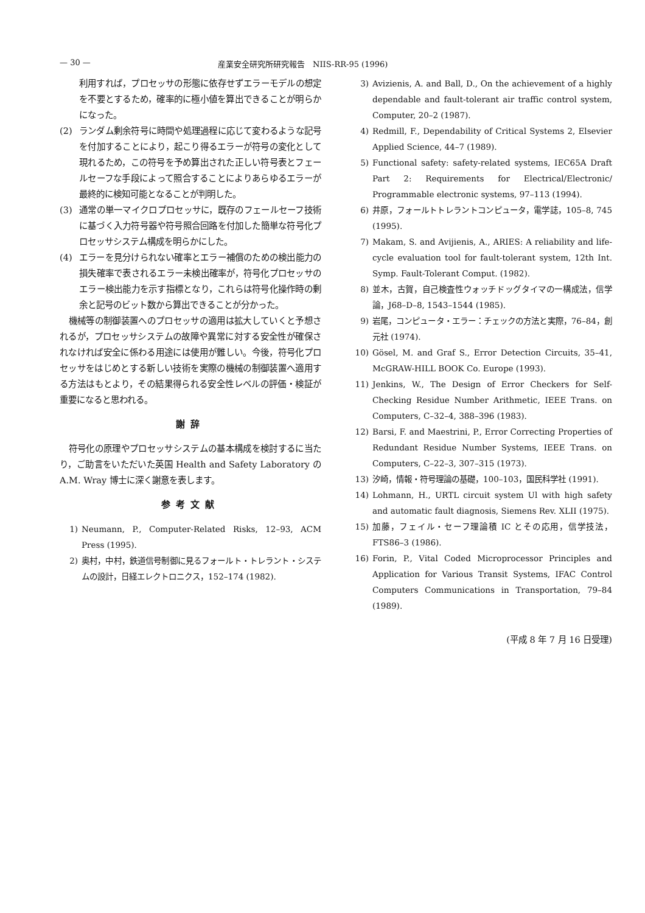— 30 — 産業安全研究所研究報告　NIIS-RR-95 (1996)
利用すれば，プロセッサの形態に依存せずエラーモデルの想定を不要とするため，確率的に極小値を算出できることが明らかになった。
(2) ランダム剰余符号に時間や処理過程に応じて変わるような記号を付加することにより，起こり得るエラーが符号の変化として現れるため，この符号を予め算出された正しい符号表とフェールセーフな手段によって照合することによりあらゆるエラーが最終的に検知可能となることが判明した。
(3) 通常の単一マイクロプロセッサに，既存のフェールセーフ技術に基づく入力符号器や符号照合回路を付加した簡単な符号化プロセッサシステム構成を明らかにした。
(4) エラーを見分けられない確率とエラー補償のための検出能力の損失確率で表されるエラー未検出確率が，符号化プロセッサのエラー検出能力を示す指標となり，これらは符号化操作時の剰余と記号のビット数から算出できることが分かった。
機械等の制御装置へのプロセッサの適用は拡大していくと予想されるが，プロセッサシステムの故障や異常に対する安全性が確保されなければ安全に係わる用途には使用が難しい。今後，符号化プロセッサをはじめとする新しい技術を実際の機械の制御装置へ適用する方法はもとより，その結果得られる安全性レベルの評価・検証が重要になると思われる。
謝辞
符号化の原理やプロセッサシステムの基本構成を検討するに当たり，ご助言をいただいた英国 Health and Safety Laboratory の A.M. Wray 博士に深く謝意を表します。
参考文献
1) Neumann, P., Computer-Related Risks, 12–93, ACM Press (1995).
2) 奥村，中村，鉄道信号制御に見るフォールト・トレラント・システムの設計，日経エレクトロニクス，152–174 (1982).
3) Avizienis, A. and Ball, D., On the achievement of a highly dependable and fault-tolerant air traffic control system, Computer, 20–2 (1987).
4) Redmill, F., Dependability of Critical Systems 2, Elsevier Applied Science, 44–7 (1989).
5) Functional safety: safety-related systems, IEC65A Draft Part 2: Requirements for Electrical/Electronic/ Programmable electronic systems, 97–113 (1994).
6) 井原，フォールトトレラントコンピュータ，電学誌，105–8, 745 (1995).
7) Makam, S. and Avijienis, A., ARIES: A reliability and life-cycle evaluation tool for fault-tolerant system, 12th Int. Symp. Fault-Tolerant Comput. (1982).
8) 並木，古賀，自己検査性ウォッチドッグタイマの一構成法，信学論，J68–D–8, 1543–1544 (1985).
9) 岩尾，コンピュータ・エラー：チェックの方法と実際，76–84，創元社 (1974).
10) Gösel, M. and Graf S., Error Detection Circuits, 35–41, McGRAW-HILL BOOK Co. Europe (1993).
11) Jenkins, W., The Design of Error Checkers for Self-Checking Residue Number Arithmetic, IEEE Trans. on Computers, C–32–4, 388–396 (1983).
12) Barsi, F. and Maestrini, P., Error Correcting Properties of Redundant Residue Number Systems, IEEE Trans. on Computers, C–22–3, 307–315 (1973).
13) 汐崎，情報・符号理論の基礎，100–103，国民科学社 (1991).
14) Lohmann, H., URTL circuit system Ul with high safety and automatic fault diagnosis, Siemens Rev. XLII (1975).
15) 加藤，フェイル・セーフ理論積 IC とその応用，信学技法，FTS86–3 (1986).
16) Forin, P., Vital Coded Microprocessor Principles and Application for Various Transit Systems, IFAC Control Computers Communications in Transportation, 79–84 (1989).
(平成 8 年 7 月 16 日受理)